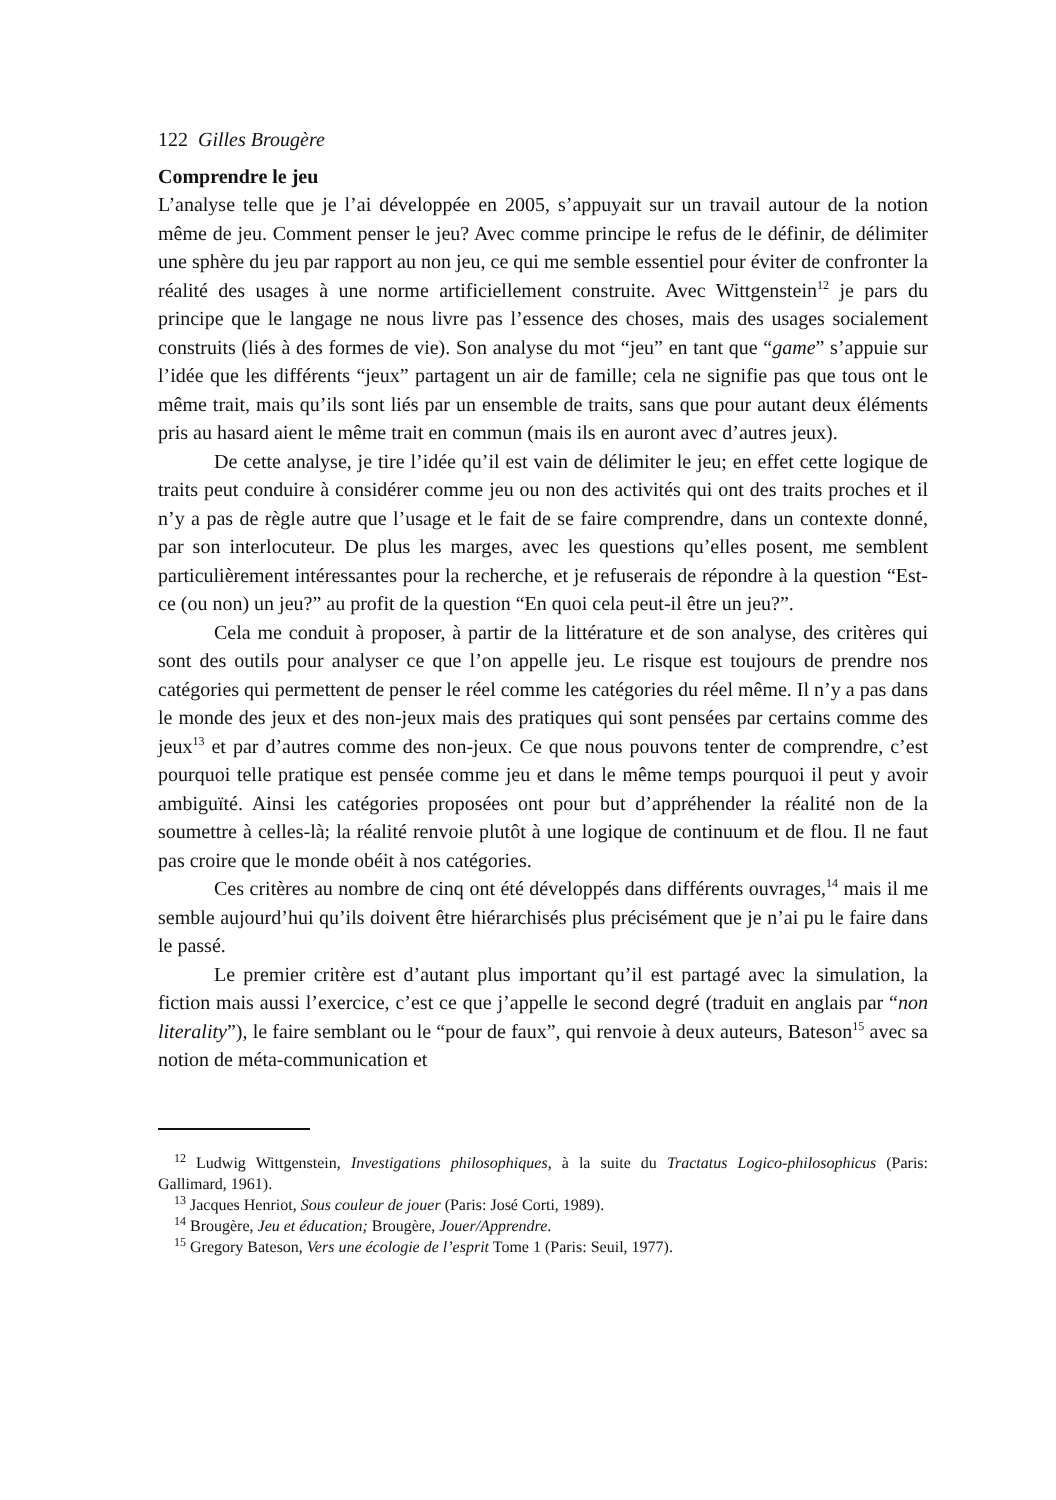122 Gilles Brougère
Comprendre le jeu
L’analyse telle que je l’ai développée en 2005, s’appuyait sur un travail autour de la notion même de jeu. Comment penser le jeu? Avec comme principe le refus de le définir, de délimiter une sphère du jeu par rapport au non jeu, ce qui me semble essentiel pour éviter de confronter la réalité des usages à une norme artificiellement construite. Avec Wittgenstein<sup>12</sup> je pars du principe que le langage ne nous livre pas l’essence des choses, mais des usages socialement construits (liés à des formes de vie). Son analyse du mot “jeu” en tant que “game” s’appuie sur l’idée que les différents “jeux” partagent un air de famille; cela ne signifie pas que tous ont le même trait, mais qu’ils sont liés par un ensemble de traits, sans que pour autant deux éléments pris au hasard aient le même trait en commun (mais ils en auront avec d’autres jeux).
De cette analyse, je tire l’idée qu’il est vain de délimiter le jeu; en effet cette logique de traits peut conduire à considérer comme jeu ou non des activités qui ont des traits proches et il n’y a pas de règle autre que l’usage et le fait de se faire comprendre, dans un contexte donné, par son interlocuteur. De plus les marges, avec les questions qu’elles posent, me semblent particulièrement intéressantes pour la recherche, et je refuserais de répondre à la question “Est-ce (ou non) un jeu?” au profit de la question “En quoi cela peut-il être un jeu?”.
Cela me conduit à proposer, à partir de la littérature et de son analyse, des critères qui sont des outils pour analyser ce que l’on appelle jeu. Le risque est toujours de prendre nos catégories qui permettent de penser le réel comme les catégories du réel même. Il n’y a pas dans le monde des jeux et des non-jeux mais des pratiques qui sont pensées par certains comme des jeux<sup>13</sup> et par d’autres comme des non-jeux. Ce que nous pouvons tenter de comprendre, c’est pourquoi telle pratique est pensée comme jeu et dans le même temps pourquoi il peut y avoir ambiguïté. Ainsi les catégories proposées ont pour but d’appréhender la réalité non de la soumettre à celles-là; la réalité renvoie plutôt à une logique de continuum et de flou. Il ne faut pas croire que le monde obéit à nos catégories.
Ces critères au nombre de cinq ont été développés dans différents ouvrages,<sup>14</sup> mais il me semble aujourd’hui qu’ils doivent être hiérarchisés plus précisément que je n’ai pu le faire dans le passé.
Le premier critère est d’autant plus important qu’il est partagé avec la simulation, la fiction mais aussi l’exercice, c’est ce que j’appelle le second degré (traduit en anglais par “non literality”), le faire semblant ou le “pour de faux”, qui renvoie à deux auteurs, Bateson<sup>15</sup> avec sa notion de méta-communication et
<sup>12</sup> Ludwig Wittgenstein, Investigations philosophiques, à la suite du Tractatus Logico-philosophicus (Paris: Gallimard, 1961).
<sup>13</sup> Jacques Henriot, Sous couleur de jouer (Paris: José Corti, 1989).
<sup>14</sup> Brougère, Jeu et éducation; Brougère, Jouer/Apprendre.
<sup>15</sup> Gregory Bateson, Vers une écologie de l’esprit Tome 1 (Paris: Seuil, 1977).